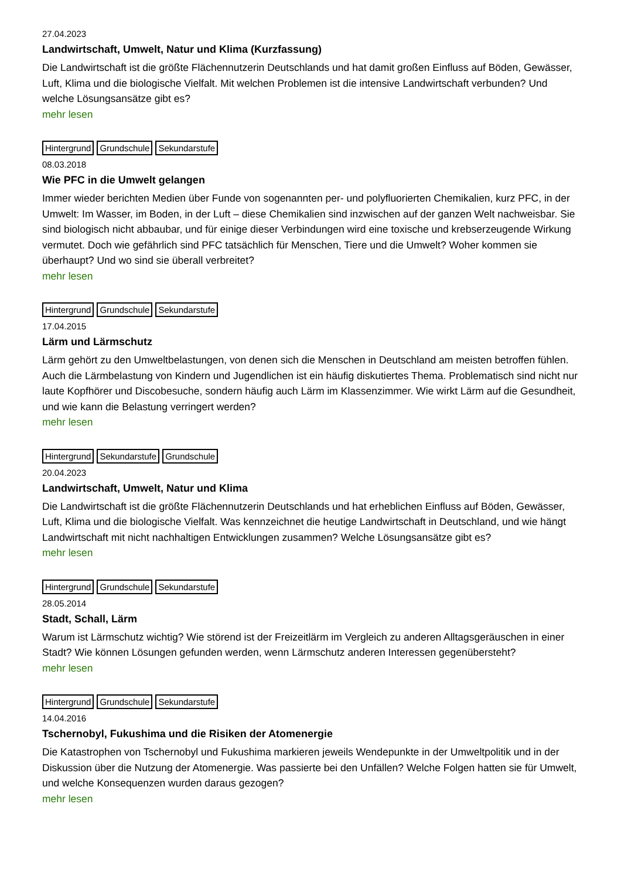27.04.2023
Landwirtschaft, Umwelt, Natur und Klima (Kurzfassung)
Die Landwirtschaft ist die größte Flächennutzerin Deutschlands und hat damit großen Einfluss auf Böden, Gewässer, Luft, Klima und die biologische Vielfalt. Mit welchen Problemen ist die intensive Landwirtschaft verbunden? Und welche Lösungsansätze gibt es?
mehr lesen
Hintergrund Grundschule Sekundarstufe
08.03.2018
Wie PFC in die Umwelt gelangen
Immer wieder berichten Medien über Funde von sogenannten per- und polyfluorierten Chemikalien, kurz PFC, in der Umwelt: Im Wasser, im Boden, in der Luft – diese Chemikalien sind inzwischen auf der ganzen Welt nachweisbar. Sie sind biologisch nicht abbaubar, und für einige dieser Verbindungen wird eine toxische und krebserzeugende Wirkung vermutet. Doch wie gefährlich sind PFC tatsächlich für Menschen, Tiere und die Umwelt? Woher kommen sie überhaupt? Und wo sind sie überall verbreitet?
mehr lesen
Hintergrund Grundschule Sekundarstufe
17.04.2015
Lärm und Lärmschutz
Lärm gehört zu den Umweltbelastungen, von denen sich die Menschen in Deutschland am meisten betroffen fühlen. Auch die Lärmbelastung von Kindern und Jugendlichen ist ein häufig diskutiertes Thema. Problematisch sind nicht nur laute Kopfhörer und Discobesuche, sondern häufig auch Lärm im Klassenzimmer. Wie wirkt Lärm auf die Gesundheit, und wie kann die Belastung verringert werden?
mehr lesen
Hintergrund Sekundarstufe Grundschule
20.04.2023
Landwirtschaft, Umwelt, Natur und Klima
Die Landwirtschaft ist die größte Flächennutzerin Deutschlands und hat erheblichen Einfluss auf Böden, Gewässer, Luft, Klima und die biologische Vielfalt. Was kennzeichnet die heutige Landwirtschaft in Deutschland, und wie hängt Landwirtschaft mit nicht nachhaltigen Entwicklungen zusammen? Welche Lösungsansätze gibt es?
mehr lesen
Hintergrund Grundschule Sekundarstufe
28.05.2014
Stadt, Schall, Lärm
Warum ist Lärmschutz wichtig? Wie störend ist der Freizeitlärm im Vergleich zu anderen Alltagsgeräuschen in einer Stadt? Wie können Lösungen gefunden werden, wenn Lärmschutz anderen Interessen gegenübersteht?
mehr lesen
Hintergrund Grundschule Sekundarstufe
14.04.2016
Tschernobyl, Fukushima und die Risiken der Atomenergie
Die Katastrophen von Tschernobyl und Fukushima markieren jeweils Wendepunkte in der Umweltpolitik und in der Diskussion über die Nutzung der Atomenergie. Was passierte bei den Unfällen? Welche Folgen hatten sie für Umwelt, und welche Konsequenzen wurden daraus gezogen?
mehr lesen